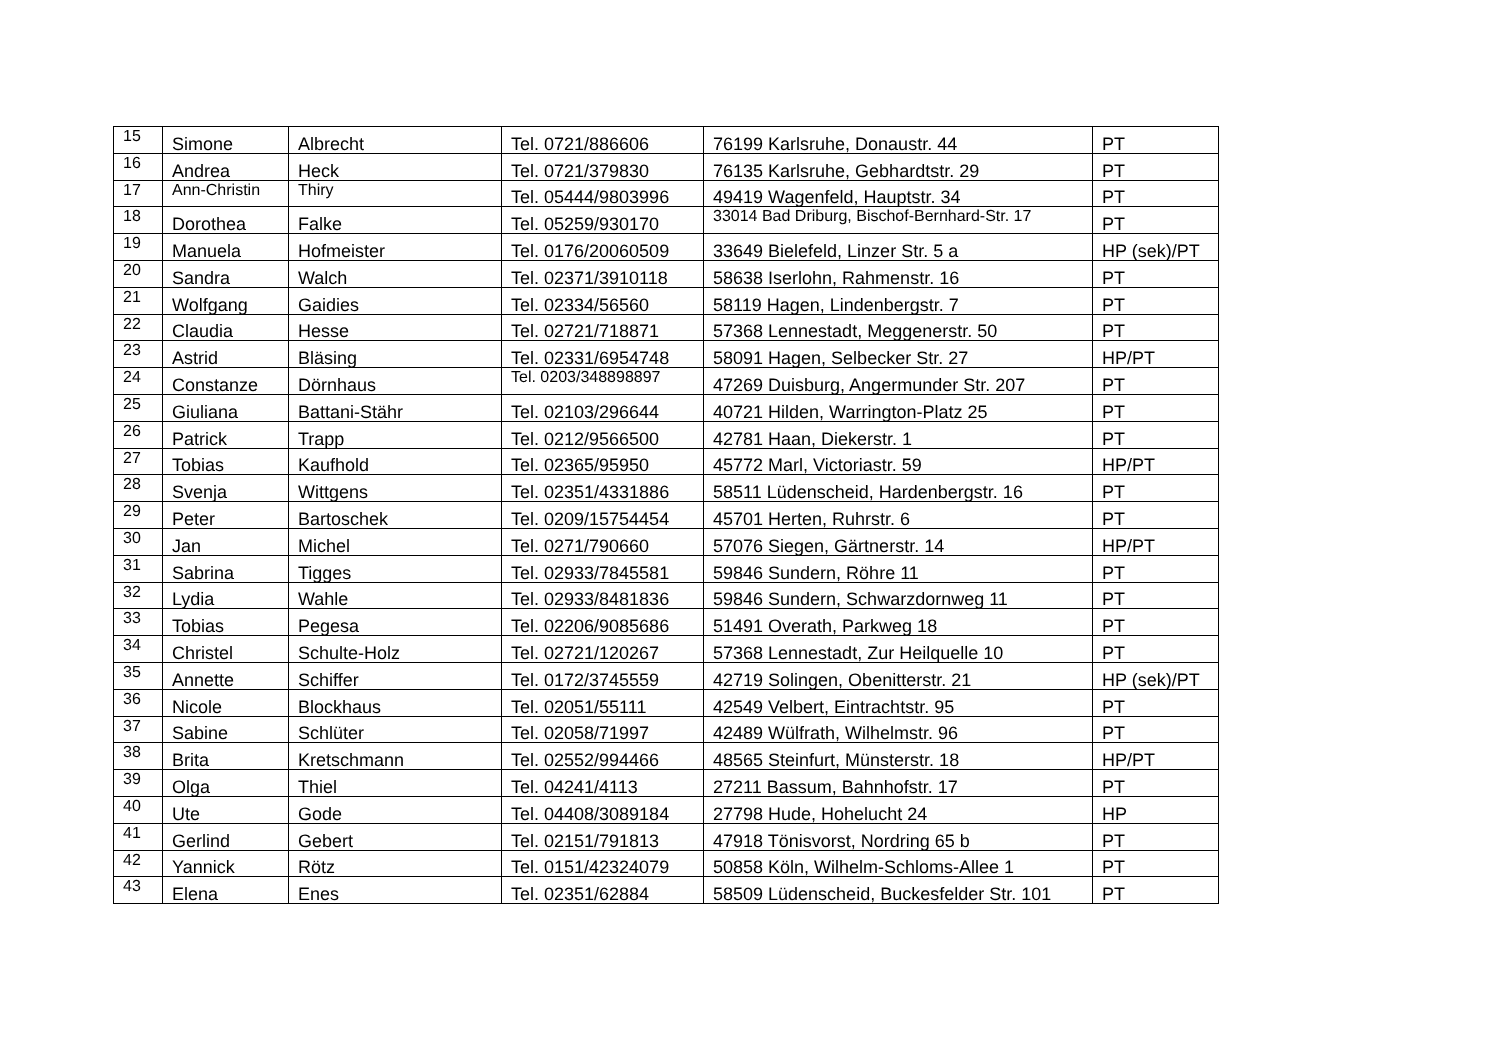| 15 | Simone | Albrecht | Tel. 0721/886606 | 76199 Karlsruhe, Donaustr. 44 | PT |
| 16 | Andrea | Heck | Tel. 0721/379830 | 76135 Karlsruhe, Gebhardtstr. 29 | PT |
| 17 | Ann-Christin | Thiry | Tel. 05444/9803996 | 49419 Wagenfeld, Hauptstr. 34 | PT |
| 18 | Dorothea | Falke | Tel. 05259/930170 | 33014 Bad Driburg, Bischof-Bernhard-Str. 17 | PT |
| 19 | Manuela | Hofmeister | Tel. 0176/20060509 | 33649 Bielefeld, Linzer Str. 5 a | HP (sek)/PT |
| 20 | Sandra | Walch | Tel. 02371/3910118 | 58638 Iserlohn, Rahmenstr. 16 | PT |
| 21 | Wolfgang | Gaidies | Tel. 02334/56560 | 58119 Hagen, Lindenbergstr. 7 | PT |
| 22 | Claudia | Hesse | Tel. 02721/718871 | 57368 Lennestadt, Meggenerstr. 50 | PT |
| 23 | Astrid | Bläsing | Tel. 02331/6954748 | 58091 Hagen, Selbecker Str. 27 | HP/PT |
| 24 | Constanze | Dörnhaus | Tel. 0203/348898897 | 47269 Duisburg, Angermunder Str. 207 | PT |
| 25 | Giuliana | Battani-Stähr | Tel. 02103/296644 | 40721 Hilden, Warrington-Platz 25 | PT |
| 26 | Patrick | Trapp | Tel. 0212/9566500 | 42781 Haan, Diekerstr. 1 | PT |
| 27 | Tobias | Kaufhold | Tel. 02365/95950 | 45772 Marl, Victoriastr. 59 | HP/PT |
| 28 | Svenja | Wittgens | Tel. 02351/4331886 | 58511 Lüdenscheid, Hardenbergstr. 16 | PT |
| 29 | Peter | Bartoschek | Tel. 0209/15754454 | 45701 Herten, Ruhrstr. 6 | PT |
| 30 | Jan | Michel | Tel. 0271/790660 | 57076 Siegen, Gärtnerstr. 14 | HP/PT |
| 31 | Sabrina | Tigges | Tel. 02933/7845581 | 59846 Sundern, Röhre 11 | PT |
| 32 | Lydia | Wahle | Tel. 02933/8481836 | 59846 Sundern, Schwarzdornweg 11 | PT |
| 33 | Tobias | Pegesa | Tel. 02206/9085686 | 51491 Overath, Parkweg 18 | PT |
| 34 | Christel | Schulte-Holz | Tel. 02721/120267 | 57368 Lennestadt, Zur Heilquelle 10 | PT |
| 35 | Annette | Schiffer | Tel. 0172/3745559 | 42719 Solingen, Obenitterstr. 21 | HP (sek)/PT |
| 36 | Nicole | Blockhaus | Tel. 02051/55111 | 42549 Velbert, Eintrachtstr. 95 | PT |
| 37 | Sabine | Schlüter | Tel. 02058/71997 | 42489 Wülfrath, Wilhelmstr. 96 | PT |
| 38 | Brita | Kretschmann | Tel. 02552/994466 | 48565 Steinfurt, Münsterstr. 18 | HP/PT |
| 39 | Olga | Thiel | Tel. 04241/4113 | 27211 Bassum, Bahnhofstr. 17 | PT |
| 40 | Ute | Gode | Tel. 04408/3089184 | 27798 Hude, Hohelucht 24 | HP |
| 41 | Gerlind | Gebert | Tel. 02151/791813 | 47918 Tönisvorst, Nordring 65 b | PT |
| 42 | Yannick | Rötz | Tel. 0151/42324079 | 50858 Köln, Wilhelm-Schloms-Allee 1 | PT |
| 43 | Elena | Enes | Tel. 02351/62884 | 58509 Lüdenscheid, Buckesfelder Str. 101 | PT |